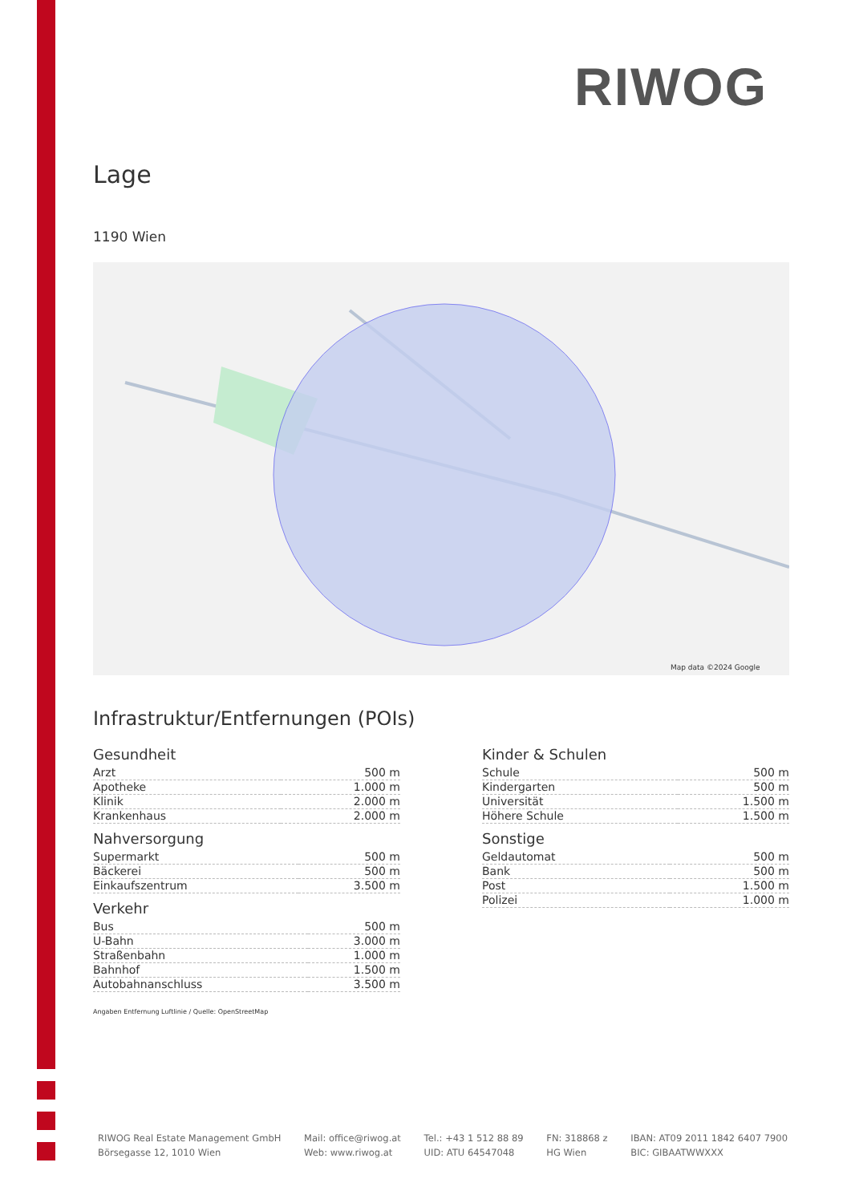RIWOG
Lage
1190 Wien
Map data ©2024 Google
Infrastruktur/Entfernungen (POIs)
Gesundheit
| Arzt | 500 m |
| Apotheke | 1.000 m |
| Klinik | 2.000 m |
| Krankenhaus | 2.000 m |
Nahversorgung
| Supermarkt | 500 m |
| Bäckerei | 500 m |
| Einkaufszentrum | 3.500 m |
Verkehr
| Bus | 500 m |
| U-Bahn | 3.000 m |
| Straßenbahn | 1.000 m |
| Bahnhof | 1.500 m |
| Autobahnanschluss | 3.500 m |
Kinder & Schulen
| Schule | 500 m |
| Kindergarten | 500 m |
| Universität | 1.500 m |
| Höhere Schule | 1.500 m |
Sonstige
| Geldautomat | 500 m |
| Bank | 500 m |
| Post | 1.500 m |
| Polizei | 1.000 m |
Angaben Entfernung Luftlinie / Quelle: OpenStreetMap
RIWOG Real Estate Management GmbH
Börsegasse 12, 1010 Wien
Mail: office@riwog.at
Web: www.riwog.at
Tel.: +43 1 512 88 89
UID: ATU 64547048
FN: 318868 z
HG Wien
IBAN: AT09 2011 1842 6407 7900
BIC: GIBAATWWXXX